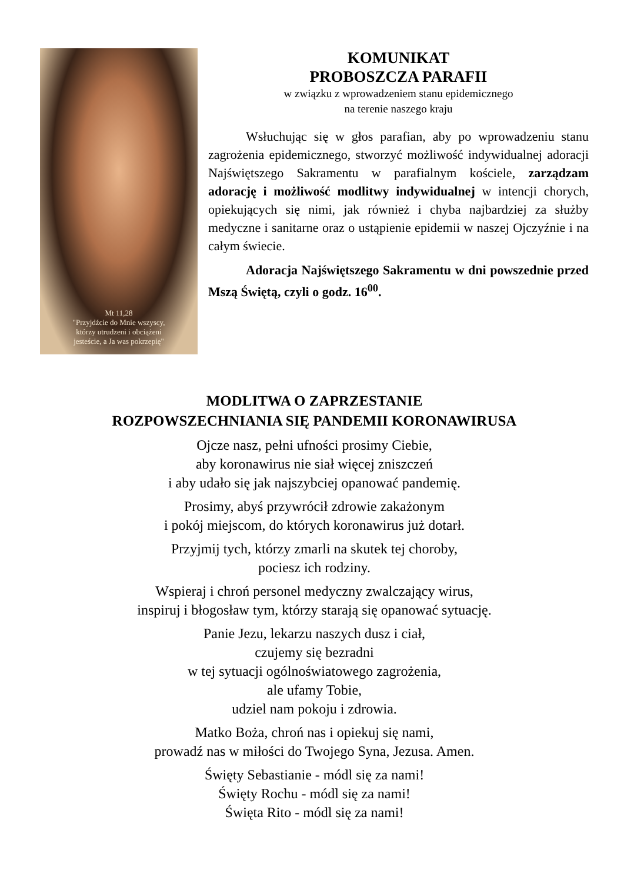Mt 11,28
"Przyjdźcie do Mnie wszyscy,
którzy utrudzeni i obciążeni
jesteście, a Ja was pokrzepię"
KOMUNIKAT
PROBOSZCZA PARAFII
w związku z wprowadzeniem stanu epidemicznego
na terenie naszego kraju
Wsłuchując się w głos parafian, aby po wprowadzeniu stanu zagrożenia epidemicznego, stworzyć możliwość indywidualnej adoracji Najświętszego Sakramentu w parafialnym kościele, zarządzam adorację i możliwość modlitwy indywidualnej w intencji chorych, opiekujących się nimi, jak również i chyba najbardziej za służby medyczne i sanitarne oraz o ustąpienie epidemii w naszej Ojczyźnie i na całym świecie.
Adoracja Najświętszego Sakramentu w dni powszednie przed Mszą Świętą, czyli o godz. 16<sup>00</sup>.
MODLITWA O ZAPRZESTANIE
ROZPOWSZECHNIANIA SIĘ PANDEMII KORONAWIRUSA
Ojcze nasz, pełni ufności prosimy Ciebie,
aby koronawirus nie siał więcej zniszczeń
i aby udało się jak najszybciej opanować pandemię.
Prosimy, abyś przywrócił zdrowie zakażonym
i pokój miejscom, do których koronawirus już dotarł.
Przyjmij tych, którzy zmarli na skutek tej choroby,
pociesz ich rodziny.
Wspieraj i chroń personel medyczny zwalczający wirus,
inspiruj i błogosław tym, którzy starają się opanować sytuację.
Panie Jezu, lekarzu naszych dusz i ciał,
czujemy się bezradni
w tej sytuacji ogólnoświatowego zagrożenia,
ale ufamy Tobie,
udziel nam pokoju i zdrowia.
Matko Boża, chroń nas i opiekuj się nami,
prowadź nas w miłości do Twojego Syna, Jezusa. Amen.
Święty Sebastianie - módl się za nami!
Święty Rochu - módl się za nami!
Święta Rito - módl się za nami!